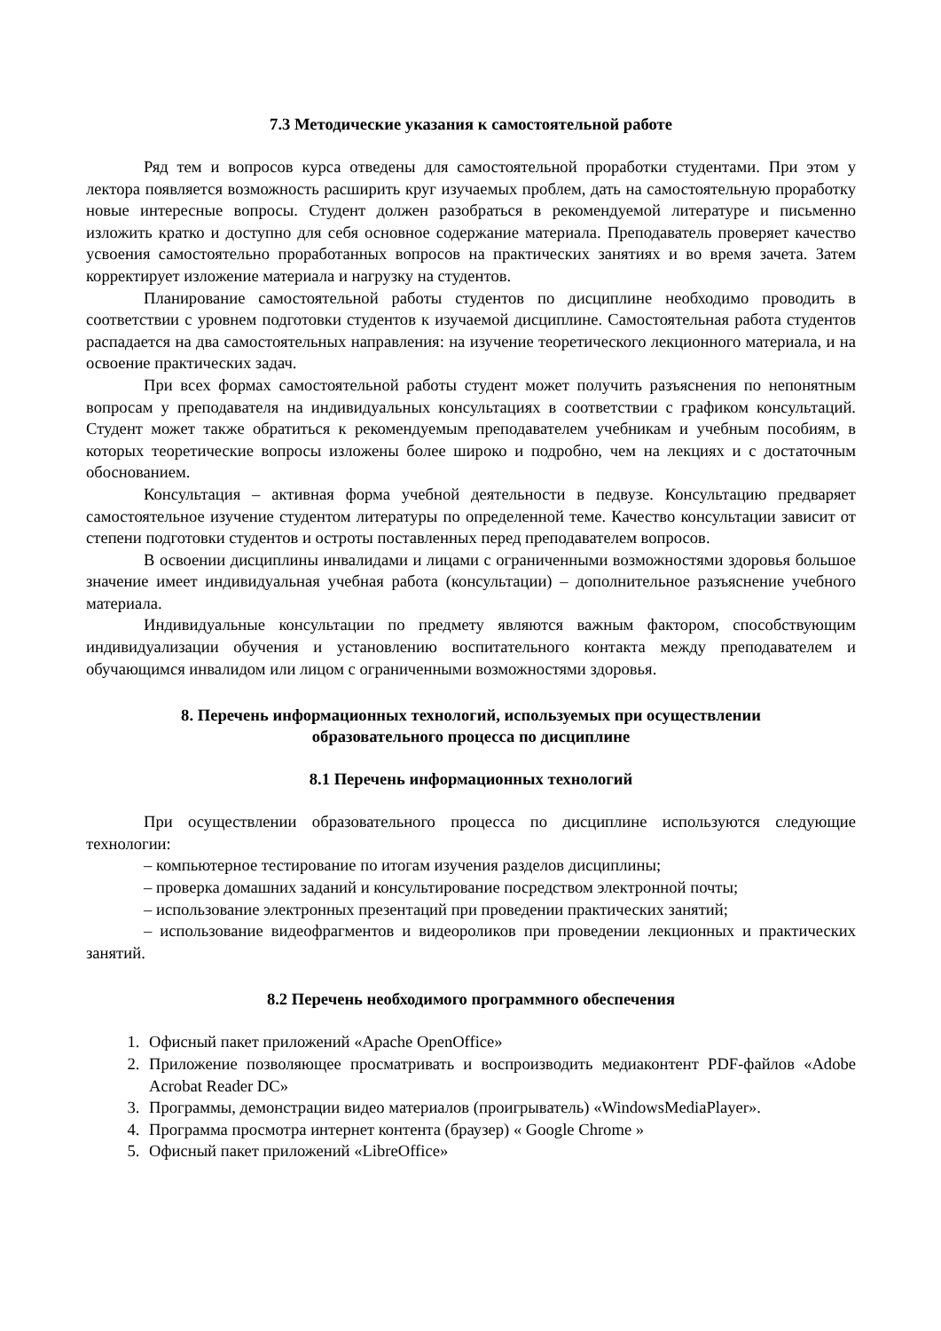7.3 Методические указания к самостоятельной работе
Ряд тем и вопросов курса отведены для самостоятельной проработки студентами. При этом у лектора появляется возможность расширить круг изучаемых проблем, дать на самостоятельную проработку новые интересные вопросы. Студент должен разобраться в рекомендуемой литературе и письменно изложить кратко и доступно для себя основное содержание материала. Преподаватель проверяет качество усвоения самостоятельно проработанных вопросов на практических занятиях и во время зачета. Затем корректирует изложение материала и нагрузку на студентов.
Планирование самостоятельной работы студентов по дисциплине необходимо проводить в соответствии с уровнем подготовки студентов к изучаемой дисциплине. Самостоятельная работа студентов распадается на два самостоятельных направления: на изучение теоретического лекционного материала, и на освоение практических задач.
При всех формах самостоятельной работы студент может получить разъяснения по непонятным вопросам у преподавателя на индивидуальных консультациях в соответствии с графиком консультаций. Студент может также обратиться к рекомендуемым преподавателем учебникам и учебным пособиям, в которых теоретические вопросы изложены более широко и подробно, чем на лекциях и с достаточным обоснованием.
Консультация – активная форма учебной деятельности в педвузе. Консультацию предваряет самостоятельное изучение студентом литературы по определенной теме. Качество консультации зависит от степени подготовки студентов и остроты поставленных перед преподавателем вопросов.
В освоении дисциплины инвалидами и лицами с ограниченными возможностями здоровья большое значение имеет индивидуальная учебная работа (консультации) – дополнительное разъяснение учебного материала.
Индивидуальные консультации по предмету являются важным фактором, способствующим индивидуализации обучения и установлению воспитательного контакта между преподавателем и обучающимся инвалидом или лицом с ограниченными возможностями здоровья.
8. Перечень информационных технологий, используемых при осуществлении
образовательного процесса по дисциплине
8.1 Перечень информационных технологий
При осуществлении образовательного процесса по дисциплине используются следующие технологии:
– компьютерное тестирование по итогам изучения разделов дисциплины;
– проверка домашних заданий и консультирование посредством электронной почты;
– использование электронных презентаций при проведении практических занятий;
– использование видеофрагментов и видеороликов при проведении лекционных и практических занятий.
8.2 Перечень необходимого программного обеспечения
1. Офисный пакет приложений «Apache OpenOffice»
2. Приложение позволяющее просматривать и воспроизводить медиаконтент PDF-файлов «Adobe Acrobat Reader DC»
3. Программы, демонстрации видео материалов (проигрыватель) «WindowsMediaPlayer».
4. Программа просмотра интернет контента (браузер) « Google Chrome »
5. Офисный пакет приложений «LibreOffice»